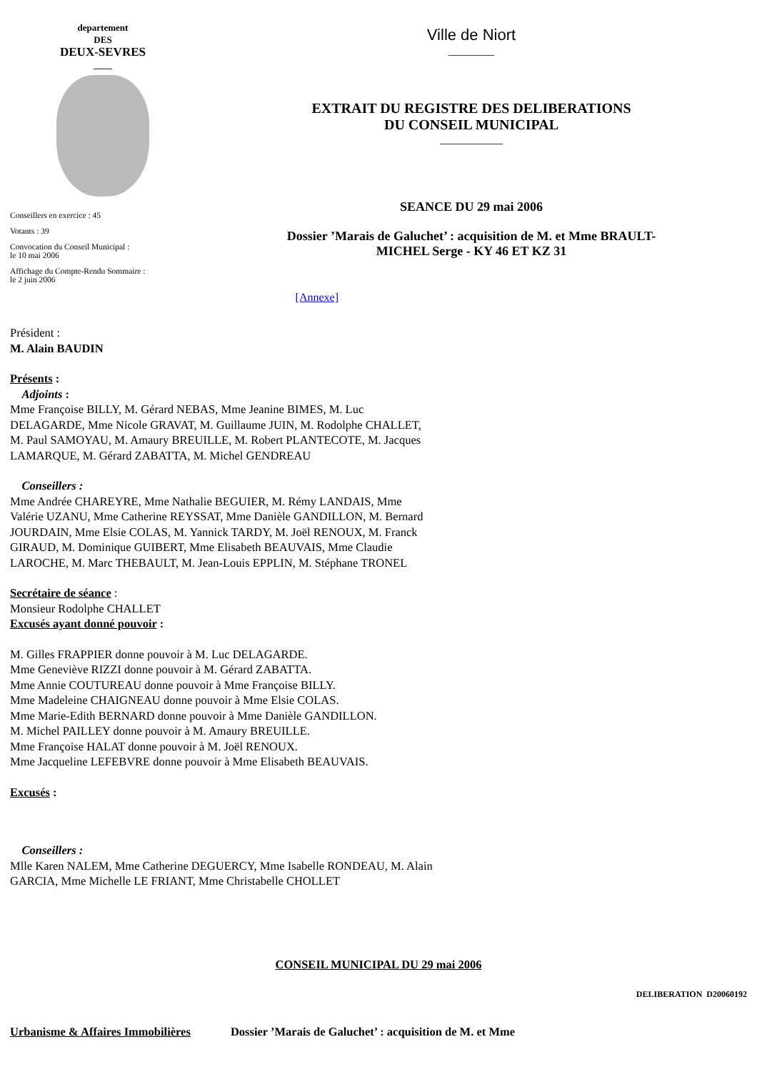departement
DES
DEUX-SEVRES
____
Conseillers en exercice : 45
Votants : 39
Convocation du Conseil Municipal :
le 10 mai 2006
Affichage du Compte-Rendu Sommaire :
le 2 juin 2006
Ville de Niort
________
EXTRAIT DU REGISTRE DES DELIBERATIONS
DU CONSEIL MUNICIPAL
___________
SEANCE DU 29 mai 2006
Dossier ’Marais de Galuchet’ : acquisition de M. et Mme BRAULT-
MICHEL Serge - KY 46 ET KZ 31
[Annexe]
Président :
M. Alain BAUDIN
Présents :
Adjoints :
Mme Françoise BILLY, M. Gérard NEBAS, Mme Jeanine BIMES, M. Luc
DELAGARDE, Mme Nicole GRAVAT, M. Guillaume JUIN, M. Rodolphe CHALLET,
M. Paul SAMOYAU, M. Amaury BREUILLE, M. Robert PLANTECOTE, M. Jacques
LAMARQUE, M. Gérard ZABATTA, M. Michel GENDREAU
Conseillers :
Mme Andrée CHAREYRE, Mme Nathalie BEGUIER, M. Rémy LANDAIS, Mme
Valérie UZANU, Mme Catherine REYSSAT, Mme Danièle GANDILLON, M. Bernard
JOURDAIN, Mme Elsie COLAS, M. Yannick TARDY, M. Joël RENOUX, M. Franck
GIRAUD, M. Dominique GUIBERT, Mme Elisabeth BEAUVAIS, Mme Claudie
LAROCHE, M. Marc THEBAULT, M. Jean-Louis EPPLIN, M. Stéphane TRONEL
Secrétaire de séance :
Monsieur Rodolphe CHALLET
Excusés ayant donné pouvoir :
M. Gilles FRAPPIER donne pouvoir à M. Luc DELAGARDE.
Mme Geneviève RIZZI donne pouvoir à M. Gérard ZABATTA.
Mme Annie COUTUREAU donne pouvoir à Mme Françoise BILLY.
Mme Madeleine CHAIGNEAU donne pouvoir à Mme Elsie COLAS.
Mme Marie-Edith BERNARD donne pouvoir à Mme Danièle GANDILLON.
M. Michel PAILLEY donne pouvoir à M. Amaury BREUILLE.
Mme Françoise HALAT donne pouvoir à M. Joël RENOUX.
Mme Jacqueline LEFEBVRE donne pouvoir à Mme Elisabeth BEAUVAIS.
Excusés :
Conseillers :
Mlle Karen NALEM, Mme Catherine DEGUERCY, Mme Isabelle RONDEAU, M. Alain
GARCIA, Mme Michelle LE FRIANT, Mme Christabelle CHOLLET
CONSEIL MUNICIPAL DU 29 mai 2006
DELIBERATION D20060192
Urbanisme & Affaires Immobilières Dossier ’Marais de Galuchet’ : acquisition de M. et Mme